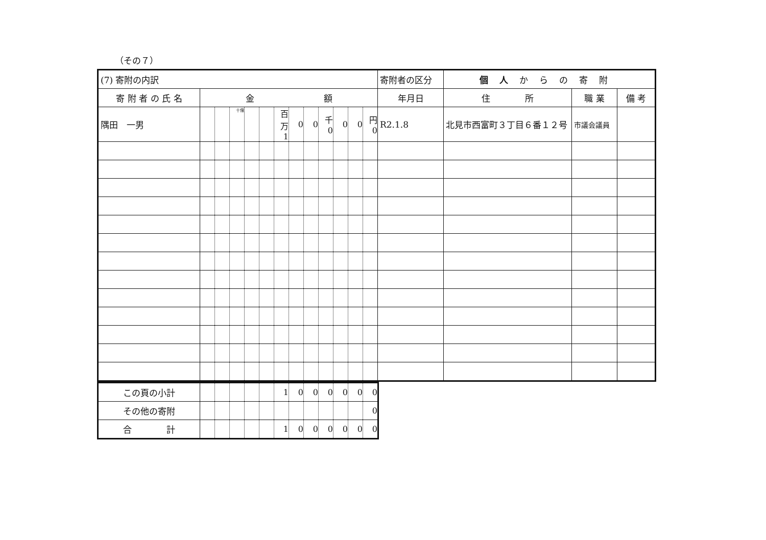（その７）
| (7) 寄附の内訳 | | | | | | | | | | | | | 寄附者の区分 | 個人 からの寄附 | | |
| 寄 附 者 の 氏 名 | 金 額 | | | | | | | | | | | | 年月日 | 住 所 | 職 業 | 備 考 |
| 隅田 一男 | | | 十億 | | | 百万 1 | 0 | 0 | 千 0 | 0 | 0 | 円 0 | R2.1.8 | 北見市西富町３丁目６番１２号 | 市議会議員 | |
| この頁の小計 | | | | | | 1 | 0 | 0 | 0 | 0 | 0 | 0 |
| その他の寄附 | | | | | | | | | | | | 0 |
| 合 計 | | | | | | 1 | 0 | 0 | 0 | 0 | 0 | 0 |